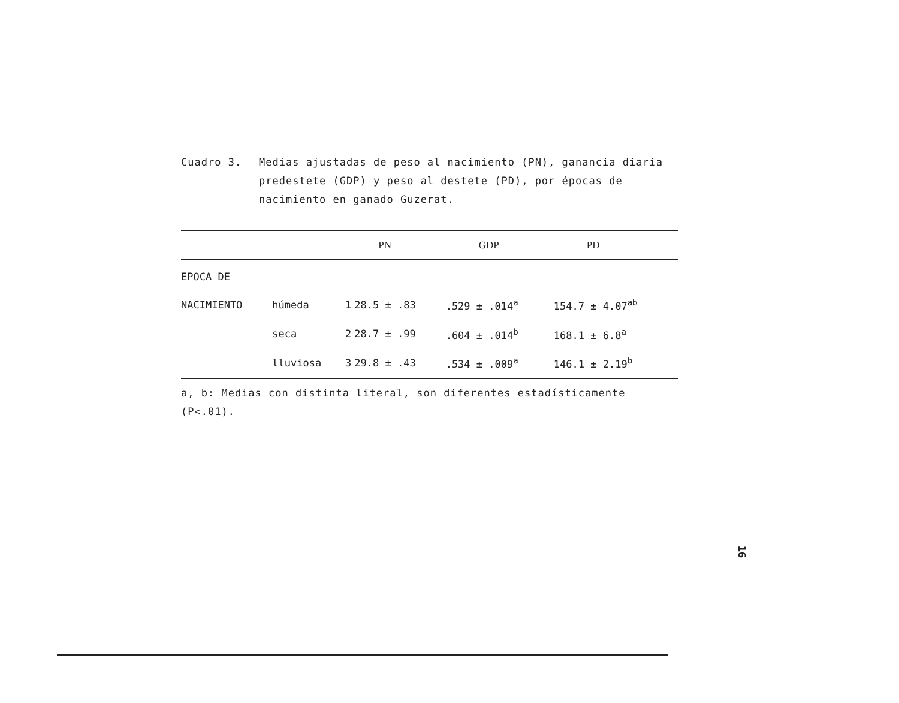Cuadro 3. Medias ajustadas de peso al nacimiento (PN), ganancia diaria predestete (GDP) y peso al destete (PD), por épocas de nacimiento en ganado Guzerat.
| | | | PN | GDP | PD |
| --- | --- | --- | --- | --- | --- |
| EPOCA DE | | | | | |
| NACIMIENTO | húmeda | 1 | 28.5 ± .83 | .529 ± .014<sup>a</sup> | 154.7 ± 4.07<sup>ab</sup> |
| | seca | 2 | 28.7 ± .99 | .604 ± .014<sup>b</sup> | 168.1 ± 6.8<sup>a</sup> |
| | lluviosa | 3 | 29.8 ± .43 | .534 ± .009<sup>a</sup> | 146.1 ± 2.19<sup>b</sup> |
a, b: Medias con distinta literal, son diferentes estadísticamente (P<.01).
16